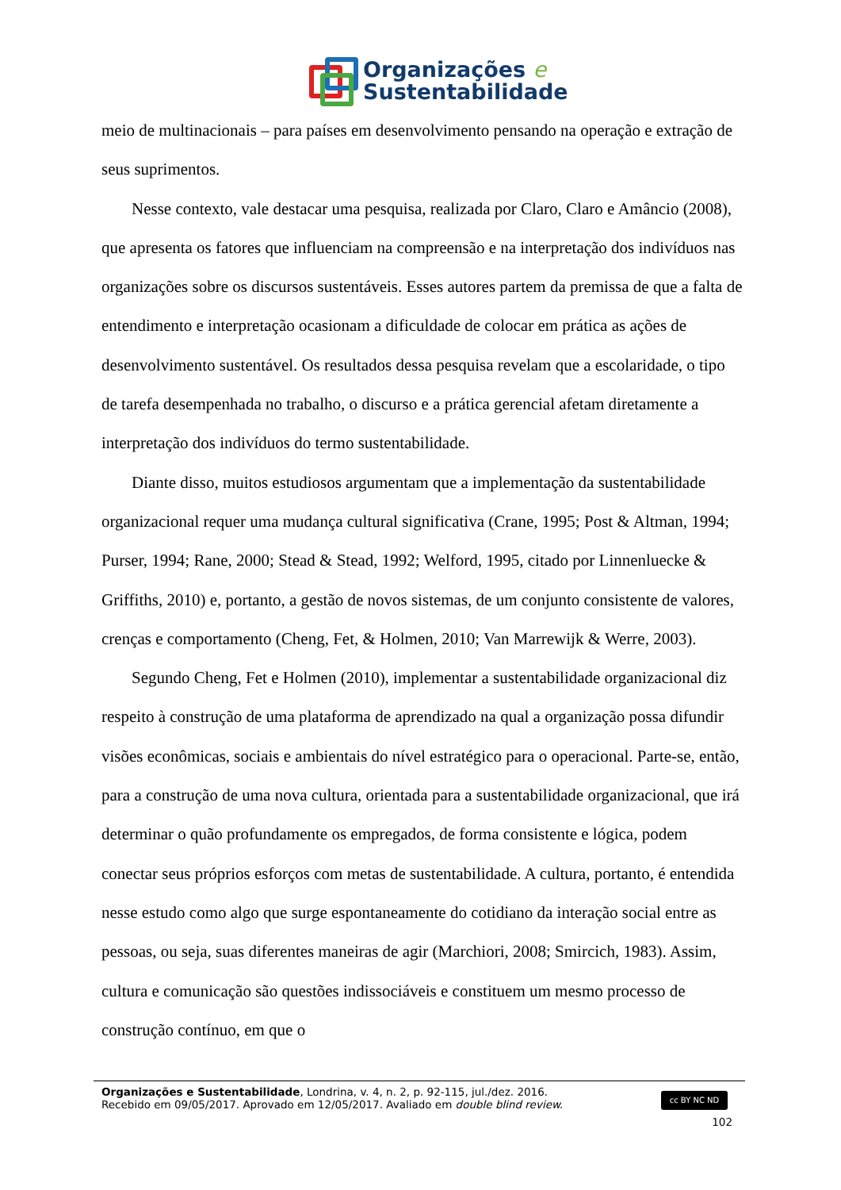Organizações e
Sustentabilidade
meio de multinacionais – para países em desenvolvimento pensando na operação e extração de seus suprimentos.
Nesse contexto, vale destacar uma pesquisa, realizada por Claro, Claro e Amâncio (2008), que apresenta os fatores que influenciam na compreensão e na interpretação dos indivíduos nas organizações sobre os discursos sustentáveis. Esses autores partem da premissa de que a falta de entendimento e interpretação ocasionam a dificuldade de colocar em prática as ações de desenvolvimento sustentável. Os resultados dessa pesquisa revelam que a escolaridade, o tipo de tarefa desempenhada no trabalho, o discurso e a prática gerencial afetam diretamente a interpretação dos indivíduos do termo sustentabilidade.
Diante disso, muitos estudiosos argumentam que a implementação da sustentabilidade organizacional requer uma mudança cultural significativa (Crane, 1995; Post & Altman, 1994; Purser, 1994; Rane, 2000; Stead & Stead, 1992; Welford, 1995, citado por Linnenluecke & Griffiths, 2010) e, portanto, a gestão de novos sistemas, de um conjunto consistente de valores, crenças e comportamento (Cheng, Fet, & Holmen, 2010; Van Marrewijk & Werre, 2003).
Segundo Cheng, Fet e Holmen (2010), implementar a sustentabilidade organizacional diz respeito à construção de uma plataforma de aprendizado na qual a organização possa difundir visões econômicas, sociais e ambientais do nível estratégico para o operacional. Parte-se, então, para a construção de uma nova cultura, orientada para a sustentabilidade organizacional, que irá determinar o quão profundamente os empregados, de forma consistente e lógica, podem conectar seus próprios esforços com metas de sustentabilidade. A cultura, portanto, é entendida nesse estudo como algo que surge espontaneamente do cotidiano da interação social entre as pessoas, ou seja, suas diferentes maneiras de agir (Marchiori, 2008; Smircich, 1983). Assim, cultura e comunicação são questões indissociáveis e constituem um mesmo processo de construção contínuo, em que o
Organizações e Sustentabilidade, Londrina, v. 4, n. 2, p. 92-115, jul./dez. 2016.
Recebido em 09/05/2017. Aprovado em 12/05/2017. Avaliado em double blind review.
cc BY NC ND
102